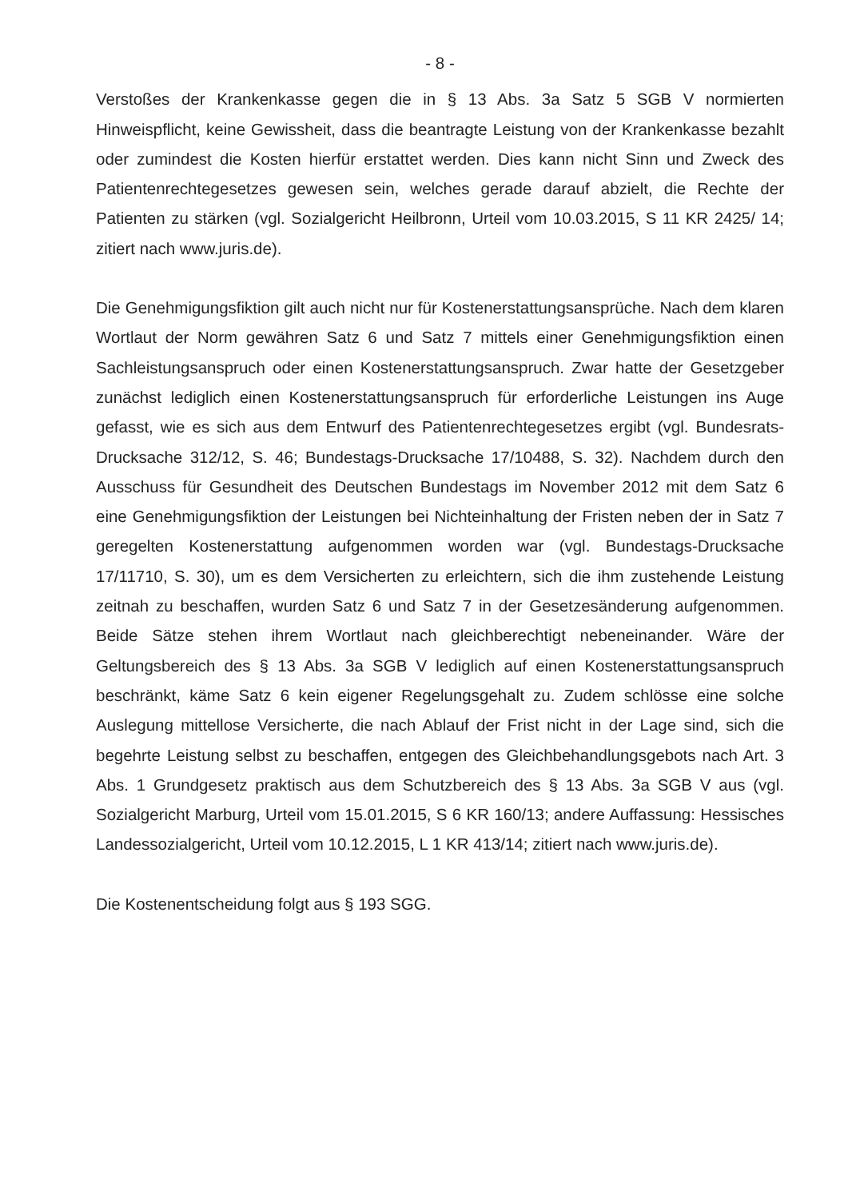- 8 -
Verstoßes der Krankenkasse gegen die in § 13 Abs. 3a Satz 5 SGB V normierten Hinweispflicht, keine Gewissheit, dass die beantragte Leistung von der Krankenkasse bezahlt oder zumindest die Kosten hierfür erstattet werden. Dies kann nicht Sinn und Zweck des Patientenrechtegesetzes gewesen sein, welches gerade darauf abzielt, die Rechte der Patienten zu stärken (vgl. Sozialgericht Heilbronn, Urteil vom 10.03.2015, S 11 KR 2425/ 14; zitiert nach www.juris.de).
Die Genehmigungsfiktion gilt auch nicht nur für Kostenerstattungsansprüche. Nach dem klaren Wortlaut der Norm gewähren Satz 6 und Satz 7 mittels einer Genehmigungsfiktion einen Sachleistungsanspruch oder einen Kostenerstattungsanspruch. Zwar hatte der Gesetzgeber zunächst lediglich einen Kostenerstattungsanspruch für erforderliche Leistungen ins Auge gefasst, wie es sich aus dem Entwurf des Patientenrechtegesetzes ergibt (vgl. Bundesrats-Drucksache 312/12, S. 46; Bundestags-Drucksache 17/10488, S. 32). Nachdem durch den Ausschuss für Gesundheit des Deutschen Bundestags im November 2012 mit dem Satz 6 eine Genehmigungsfiktion der Leistungen bei Nichteinhaltung der Fristen neben der in Satz 7 geregelten Kostenerstattung aufgenommen worden war (vgl. Bundestags-Drucksache 17/11710, S. 30), um es dem Versicherten zu erleichtern, sich die ihm zustehende Leistung zeitnah zu beschaffen, wurden Satz 6 und Satz 7 in der Gesetzesänderung aufgenommen. Beide Sätze stehen ihrem Wortlaut nach gleichberechtigt nebeneinander. Wäre der Geltungsbereich des § 13 Abs. 3a SGB V lediglich auf einen Kostenerstattungsanspruch beschränkt, käme Satz 6 kein eigener Regelungsgehalt zu. Zudem schlösse eine solche Auslegung mittellose Versicherte, die nach Ablauf der Frist nicht in der Lage sind, sich die begehrte Leistung selbst zu beschaffen, entgegen des Gleichbehandlungsgebots nach Art. 3 Abs. 1 Grundgesetz praktisch aus dem Schutzbereich des § 13 Abs. 3a SGB V aus (vgl. Sozialgericht Marburg, Urteil vom 15.01.2015, S 6 KR 160/13; andere Auffassung: Hessisches Landessozialgericht, Urteil vom 10.12.2015, L 1 KR 413/14; zitiert nach www.juris.de).
Die Kostenentscheidung folgt aus § 193 SGG.